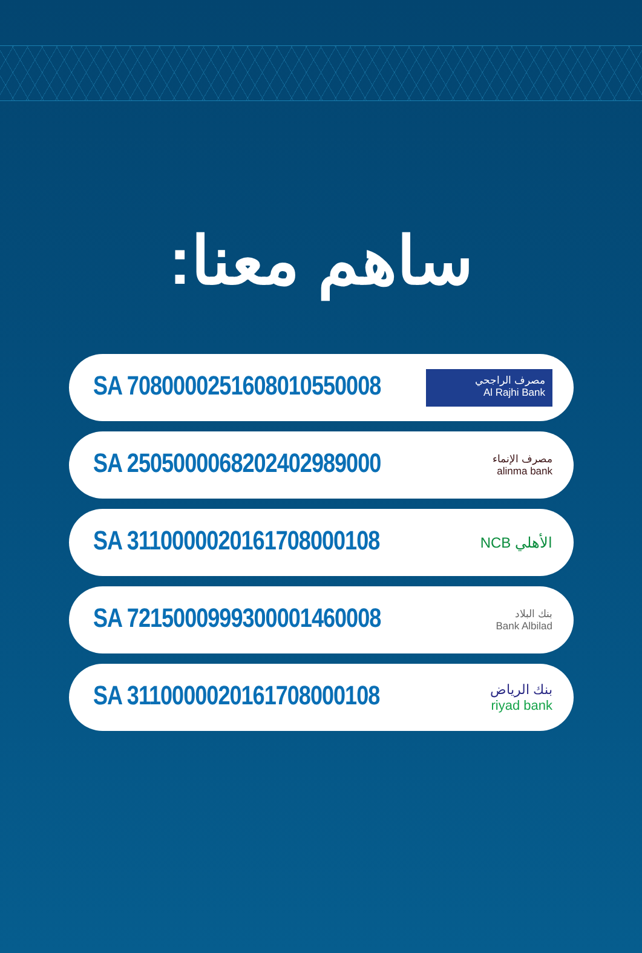ساهم معنا:
SA 7080000251608010550008
مصرف الراجحي
Al Rajhi Bank
SA 2505000068202402989000
مصرف الإنماء
alinma bank
SA 3110000020161708000108
NCB الأهلي
SA 7215000999300001460008
بنك البلاد
Bank Albilad
SA 3110000020161708000108
بنك الرياض
riyad bank